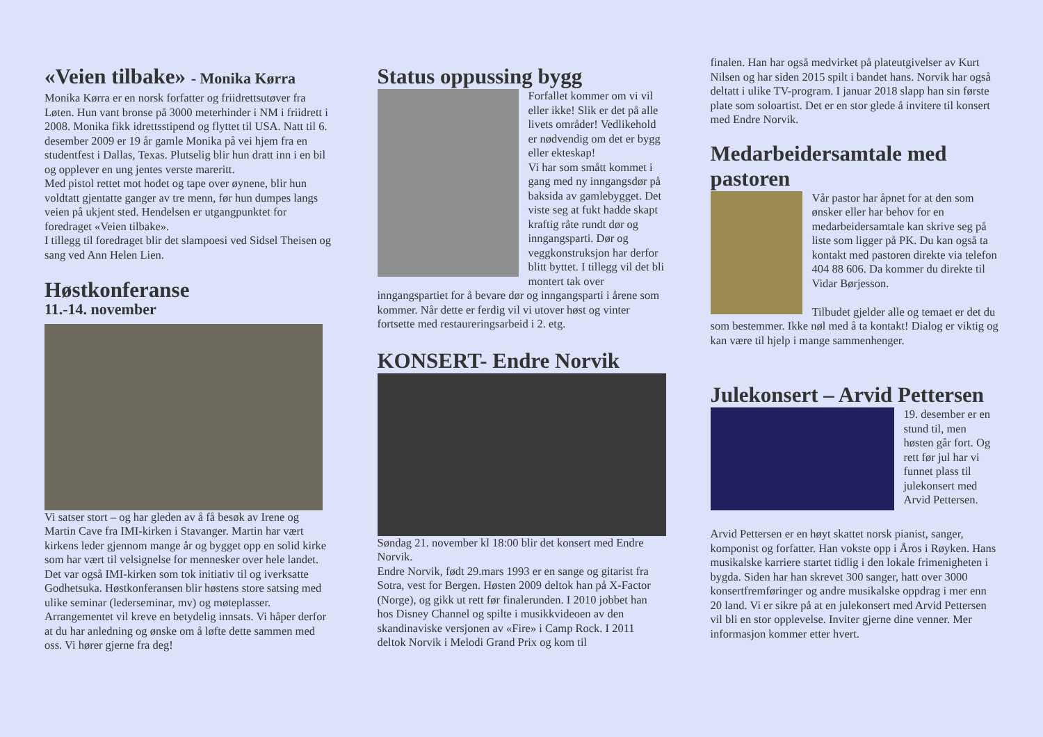«Veien tilbake» - Monika Kørra
Monika Kørra er en norsk forfatter og friidrettsutøver fra Løten. Hun vant bronse på 3000 meterhinder i NM i friidrett i 2008. Monika fikk idrettsstipend og flyttet til USA. Natt til 6. desember 2009 er 19 år gamle Monika på vei hjem fra en studentfest i Dallas, Texas. Plutselig blir hun dratt inn i en bil og opplever en ung jentes verste mareritt.
Med pistol rettet mot hodet og tape over øynene, blir hun voldtatt gjentatte ganger av tre menn, før hun dumpes langs veien på ukjent sted. Hendelsen er utgangpunktet for foredraget «Veien tilbake».
I tillegg til foredraget blir det slampoesi ved Sidsel Theisen og sang ved Ann Helen Lien.
Høstkonferanse
11.-14. november
Vi satser stort – og har gleden av å få besøk av Irene og Martin Cave fra IMI-kirken i Stavanger. Martin har vært kirkens leder gjennom mange år og bygget opp en solid kirke som har vært til velsignelse for mennesker over hele landet. Det var også IMI-kirken som tok initiativ til og iverksatte Godhetsuka. Høstkonferansen blir høstens store satsing med ulike seminar (lederseminar, mv) og møteplasser. Arrangementet vil kreve en betydelig innsats. Vi håper derfor at du har anledning og ønske om å løfte dette sammen med oss. Vi hører gjerne fra deg!
Status oppussing bygg
Forfallet kommer om vi vil eller ikke! Slik er det på alle livets områder! Vedlikehold er nødvendig om det er bygg eller ekteskap!
Vi har som smått kommet i gang med ny inngangsdør på baksida av gamlebygget. Det viste seg at fukt hadde skapt kraftig råte rundt dør og inngangsparti. Dør og veggkonstruksjon har derfor blitt byttet. I tillegg vil det bli montert tak over inngangspartiet for å bevare dør og inngangsparti i årene som kommer. Når dette er ferdig vil vi utover høst og vinter fortsette med restaureringsarbeid i 2. etg.
KONSERT- Endre Norvik
Søndag 21. november kl 18:00 blir det konsert med Endre Norvik.
Endre Norvik, født 29.mars 1993 er en sange og gitarist fra Sotra, vest for Bergen. Høsten 2009 deltok han på X-Factor (Norge), og gikk ut rett før finalerunden. I 2010 jobbet han hos Disney Channel og spilte i musikkvideoen av den skandinaviske versjonen av «Fire» i Camp Rock. I 2011 deltok Norvik i Melodi Grand Prix og kom til
finalen. Han har også medvirket på plateutgivelser av Kurt Nilsen og har siden 2015 spilt i bandet hans. Norvik har også deltatt i ulike TV-program. I januar 2018 slapp han sin første plate som soloartist. Det er en stor glede å invitere til konsert med Endre Norvik.
Medarbeidersamtale med pastoren
Vår pastor har åpnet for at den som ønsker eller har behov for en medarbeidersamtale kan skrive seg på liste som ligger på PK. Du kan også ta kontakt med pastoren direkte via telefon 404 88 606. Da kommer du direkte til Vidar Børjesson.
Tilbudet gjelder alle og temaet er det du som bestemmer. Ikke nøl med å ta kontakt! Dialog er viktig og kan være til hjelp i mange sammenhenger.
Julekonsert – Arvid Pettersen
19. desember er en stund til, men høsten går fort. Og rett før jul har vi funnet plass til julekonsert med Arvid Pettersen.
Arvid Pettersen er en høyt skattet norsk pianist, sanger, komponist og forfatter. Han vokste opp i Åros i Røyken. Hans musikalske karriere startet tidlig i den lokale frimenigheten i bygda. Siden har han skrevet 300 sanger, hatt over 3000 konsertfremføringer og andre musikalske oppdrag i mer enn 20 land. Vi er sikre på at en julekonsert med Arvid Pettersen vil bli en stor opplevelse. Inviter gjerne dine venner. Mer informasjon kommer etter hvert.